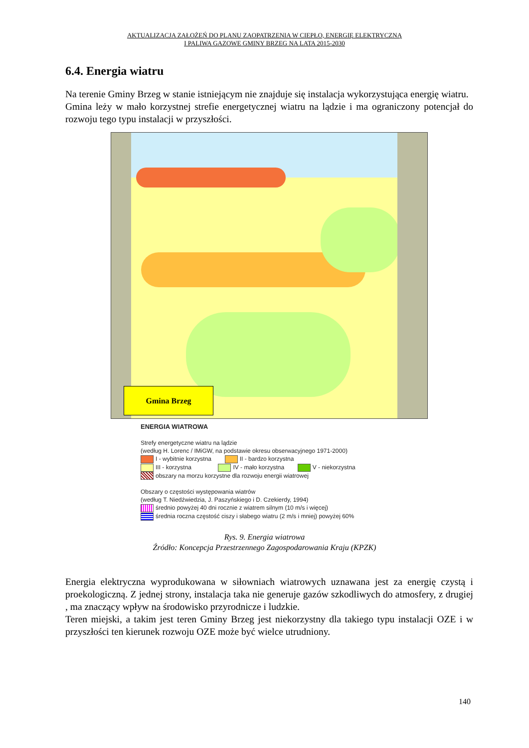AKTUALIZACJA ZAŁOŻEŃ DO PLANU ZAOPATRZENIA W CIEPŁO, ENERGIĘ ELEKTRYCZNĄ
I PALIWA GAZOWE GMINY BRZEG NA LATA 2015-2030
6.4. Energia wiatru
Na terenie Gminy Brzeg w stanie istniejącym nie znajduje się instalacja wykorzystująca energię wiatru.
Gmina leży w mało korzystnej strefie energetycznej wiatru na lądzie i ma ograniczony potencjał do rozwoju tego typu instalacji w przyszłości.
Gmina Brzeg
ENERGIA WIATROWA
Strefy energetyczne wiatru na lądzie
(według H. Lorenc / IMiGW, na podstawie okresu obserwacyjnego 1971-2000)
I - wybitnie korzystna II - bardzo korzystna
III - korzystna IV - mało korzystna V - niekorzystna
obszary na morzu korzystne dla rozwoju energii wiatrowej
Obszary o częstości występowania wiatrów
(według T. Niedźwiedzia, J. Paszyńskiego i D. Czekierdy, 1994)
średnio powyżej 40 dni rocznie z wiatrem silnym (10 m/s i więcej)
średnia roczna częstość ciszy i słabego wiatru (2 m/s i mniej) powyżej 60%
Rys. 9. Energia wiatrowa
Źródło: Koncepcja Przestrzennego Zagospodarowania Kraju (KPZK)
Energia elektryczna wyprodukowana w siłowniach wiatrowych uznawana jest za energię czystą i proekologiczną. Z jednej strony, instalacja taka nie generuje gazów szkodliwych do atmosfery, z drugiej , ma znaczący wpływ na środowisko przyrodnicze i ludzkie.
Teren miejski, a takim jest teren Gminy Brzeg jest niekorzystny dla takiego typu instalacji OZE i w przyszłości ten kierunek rozwoju OZE może być wielce utrudniony.
140